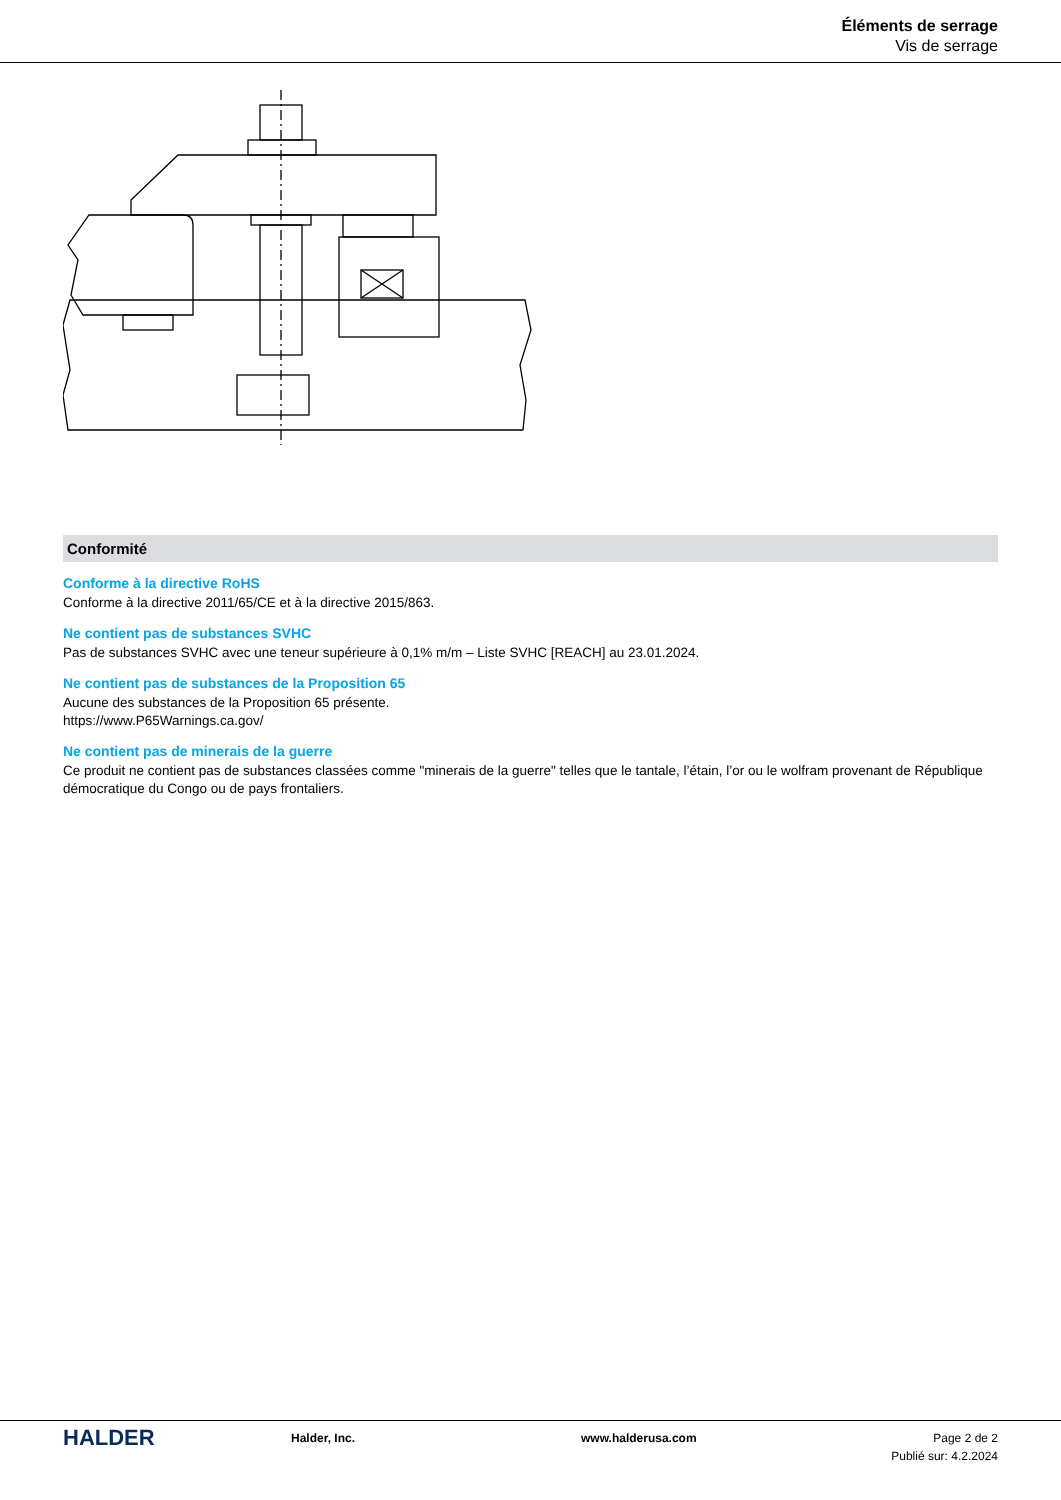Éléments de serrage
Vis de serrage
Conformité
Conforme à la directive RoHS
Conforme à la directive 2011/65/CE et à la directive 2015/863.
Ne contient pas de substances SVHC
Pas de substances SVHC avec une teneur supérieure à 0,1% m/m – Liste SVHC [REACH] au 23.01.2024.
Ne contient pas de substances de la Proposition 65
Aucune des substances de la Proposition 65 présente.
https://www.P65Warnings.ca.gov/
Ne contient pas de minerais de la guerre
Ce produit ne contient pas de substances classées comme "minerais de la guerre" telles que le tantale, l’étain, l’or ou le wolfram provenant de République démocratique du Congo ou de pays frontaliers.
HALDER
Halder, Inc. www.halderusa.com Page 2 de 2
Publié sur: 4.2.2024